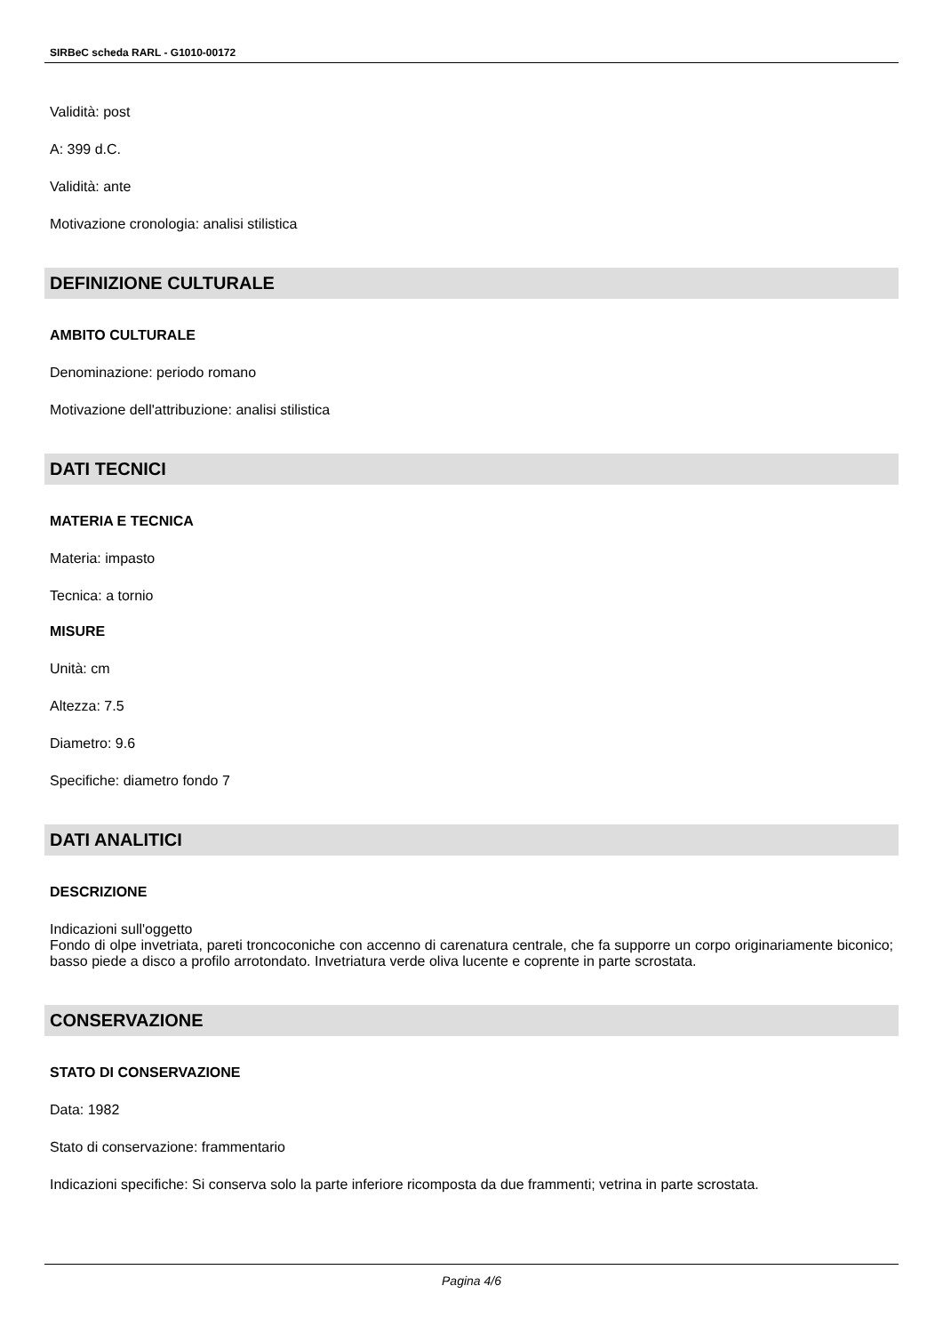SIRBeC scheda RARL - G1010-00172
Validità: post
A: 399 d.C.
Validità: ante
Motivazione cronologia: analisi stilistica
DEFINIZIONE CULTURALE
AMBITO CULTURALE
Denominazione: periodo romano
Motivazione dell'attribuzione: analisi stilistica
DATI TECNICI
MATERIA E TECNICA
Materia: impasto
Tecnica: a tornio
MISURE
Unità: cm
Altezza: 7.5
Diametro: 9.6
Specifiche: diametro fondo 7
DATI ANALITICI
DESCRIZIONE
Indicazioni sull'oggetto
Fondo di olpe invetriata, pareti troncoconiche con accenno di carenatura centrale, che fa supporre un corpo originariamente biconico; basso piede a disco a profilo arrotondato. Invetriatura verde oliva lucente e coprente in parte scrostata.
CONSERVAZIONE
STATO DI CONSERVAZIONE
Data: 1982
Stato di conservazione: frammentario
Indicazioni specifiche: Si conserva solo la parte inferiore ricomposta da due frammenti; vetrina in parte scrostata.
Pagina 4/6